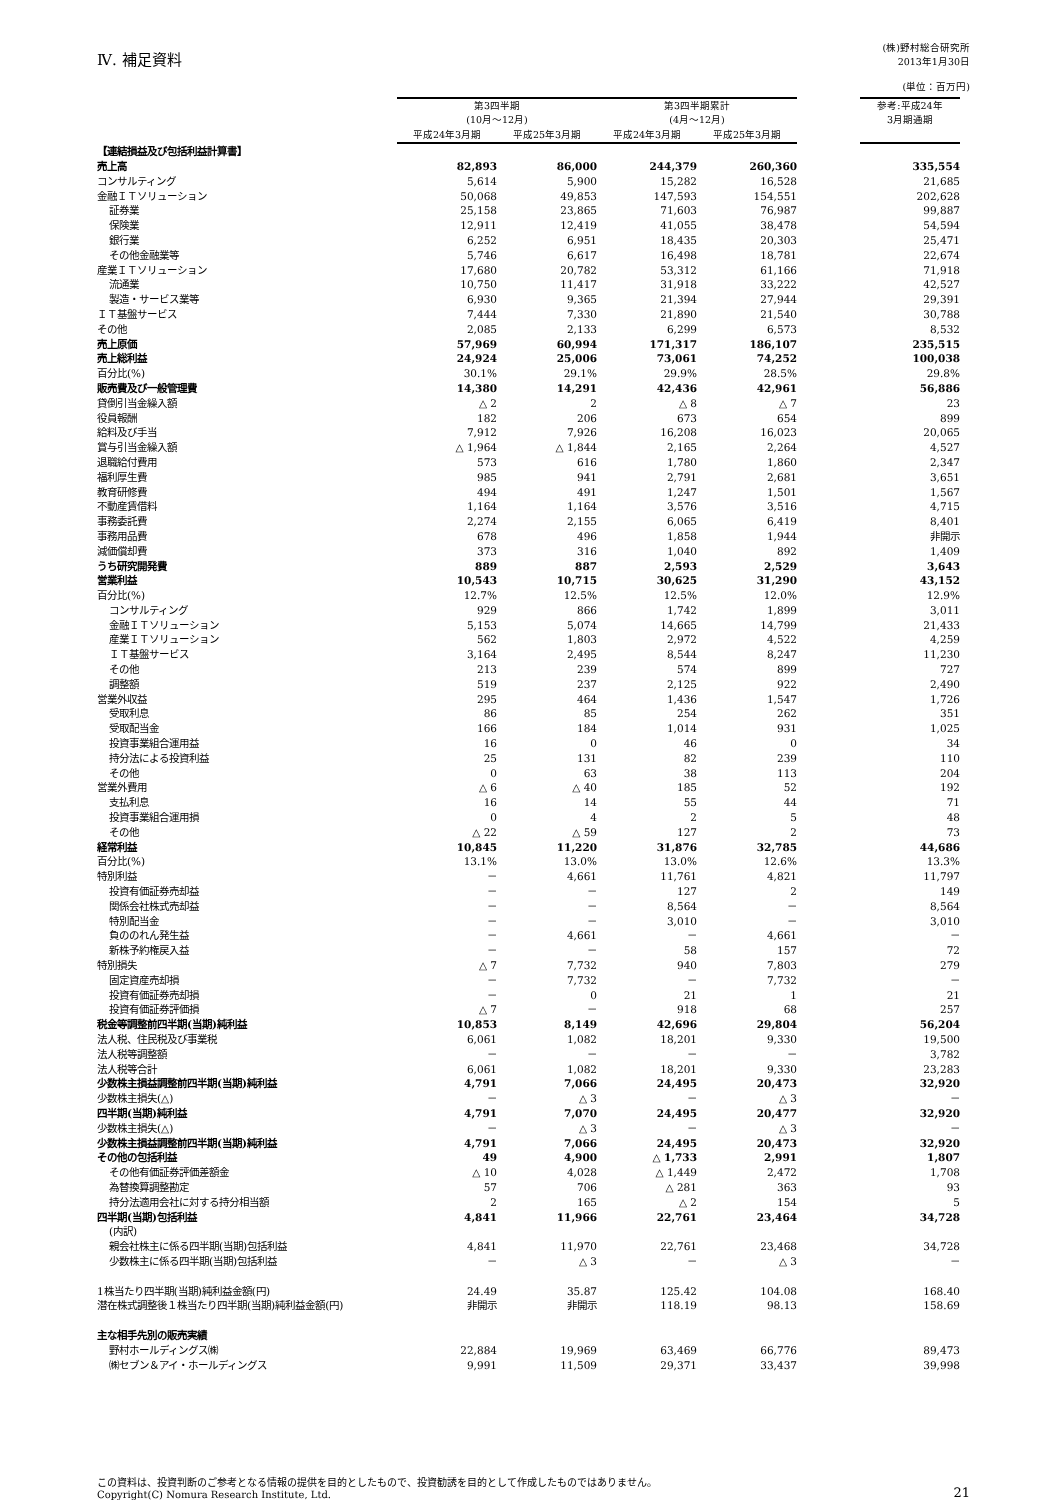Ⅳ. 補足資料
(株)野村総合研究所
2013年1月30日
(単位：百万円)
| | 第3四半期 (10月～12月) | | 第3四半期累計 (4月～12月) | | | 参考:平成24年 3月期通期 |
| --- | --- | --- | --- | --- | --- | --- |
| | 平成24年3月期 | 平成25年3月期 | 平成24年3月期 | 平成25年3月期 | | |
| 【連結損益及び包括利益計算書】 | | | | | | |
| 売上高 | 82,893 | 86,000 | 244,379 | 260,360 | | 335,554 |
| コンサルティング | 5,614 | 5,900 | 15,282 | 16,528 | | 21,685 |
| 金融ＩＴソリューション | 50,068 | 49,853 | 147,593 | 154,551 | | 202,628 |
| 証券業 | 25,158 | 23,865 | 71,603 | 76,987 | | 99,887 |
| 保険業 | 12,911 | 12,419 | 41,055 | 38,478 | | 54,594 |
| 銀行業 | 6,252 | 6,951 | 18,435 | 20,303 | | 25,471 |
| その他金融業等 | 5,746 | 6,617 | 16,498 | 18,781 | | 22,674 |
| 産業ＩＴソリューション | 17,680 | 20,782 | 53,312 | 61,166 | | 71,918 |
| 流通業 | 10,750 | 11,417 | 31,918 | 33,222 | | 42,527 |
| 製造・サービス業等 | 6,930 | 9,365 | 21,394 | 27,944 | | 29,391 |
| ＩＴ基盤サービス | 7,444 | 7,330 | 21,890 | 21,540 | | 30,788 |
| その他 | 2,085 | 2,133 | 6,299 | 6,573 | | 8,532 |
| 売上原価 | 57,969 | 60,994 | 171,317 | 186,107 | | 235,515 |
| 売上総利益 | 24,924 | 25,006 | 73,061 | 74,252 | | 100,038 |
| 百分比(%) | 30.1% | 29.1% | 29.9% | 28.5% | | 29.8% |
| 販売費及び一般管理費 | 14,380 | 14,291 | 42,436 | 42,961 | | 56,886 |
| 貸倒引当金繰入額 | △ 2 | 2 | △ 8 | △ 7 | | 23 |
| 役員報酬 | 182 | 206 | 673 | 654 | | 899 |
| 給料及び手当 | 7,912 | 7,926 | 16,208 | 16,023 | | 20,065 |
| 賞与引当金繰入額 | △ 1,964 | △ 1,844 | 2,165 | 2,264 | | 4,527 |
| 退職給付費用 | 573 | 616 | 1,780 | 1,860 | | 2,347 |
| 福利厚生費 | 985 | 941 | 2,791 | 2,681 | | 3,651 |
| 教育研修費 | 494 | 491 | 1,247 | 1,501 | | 1,567 |
| 不動産賃借料 | 1,164 | 1,164 | 3,576 | 3,516 | | 4,715 |
| 事務委託費 | 2,274 | 2,155 | 6,065 | 6,419 | | 8,401 |
| 事務用品費 | 678 | 496 | 1,858 | 1,944 | | 非開示 |
| 減価償却費 | 373 | 316 | 1,040 | 892 | | 1,409 |
| うち研究開発費 | 889 | 887 | 2,593 | 2,529 | | 3,643 |
| 営業利益 | 10,543 | 10,715 | 30,625 | 31,290 | | 43,152 |
| 百分比(%) | 12.7% | 12.5% | 12.5% | 12.0% | | 12.9% |
| コンサルティング | 929 | 866 | 1,742 | 1,899 | | 3,011 |
| 金融ＩＴソリューション | 5,153 | 5,074 | 14,665 | 14,799 | | 21,433 |
| 産業ＩＴソリューション | 562 | 1,803 | 2,972 | 4,522 | | 4,259 |
| ＩＴ基盤サービス | 3,164 | 2,495 | 8,544 | 8,247 | | 11,230 |
| その他 | 213 | 239 | 574 | 899 | | 727 |
| 調整額 | 519 | 237 | 2,125 | 922 | | 2,490 |
| 営業外収益 | 295 | 464 | 1,436 | 1,547 | | 1,726 |
| 受取利息 | 86 | 85 | 254 | 262 | | 351 |
| 受取配当金 | 166 | 184 | 1,014 | 931 | | 1,025 |
| 投資事業組合運用益 | 16 | 0 | 46 | 0 | | 34 |
| 持分法による投資利益 | 25 | 131 | 82 | 239 | | 110 |
| その他 | 0 | 63 | 38 | 113 | | 204 |
| 営業外費用 | △ 6 | △ 40 | 185 | 52 | | 192 |
| 支払利息 | 16 | 14 | 55 | 44 | | 71 |
| 投資事業組合運用損 | 0 | 4 | 2 | 5 | | 48 |
| その他 | △ 22 | △ 59 | 127 | 2 | | 73 |
| 経常利益 | 10,845 | 11,220 | 31,876 | 32,785 | | 44,686 |
| 百分比(%) | 13.1% | 13.0% | 13.0% | 12.6% | | 13.3% |
| 特別利益 | － | 4,661 | 11,761 | 4,821 | | 11,797 |
| 投資有価証券売却益 | － | － | 127 | 2 | | 149 |
| 関係会社株式売却益 | － | － | 8,564 | － | | 8,564 |
| 特別配当金 | － | － | 3,010 | － | | 3,010 |
| 負ののれん発生益 | － | 4,661 | － | 4,661 | | － |
| 新株予約権戻入益 | － | － | 58 | 157 | | 72 |
| 特別損失 | △ 7 | 7,732 | 940 | 7,803 | | 279 |
| 固定資産売却損 | － | 7,732 | － | 7,732 | | － |
| 投資有価証券売却損 | － | 0 | 21 | 1 | | 21 |
| 投資有価証券評価損 | △ 7 | － | 918 | 68 | | 257 |
| 税金等調整前四半期(当期)純利益 | 10,853 | 8,149 | 42,696 | 29,804 | | 56,204 |
| 法人税、住民税及び事業税 | 6,061 | 1,082 | 18,201 | 9,330 | | 19,500 |
| 法人税等調整額 | － | － | － | － | | 3,782 |
| 法人税等合計 | 6,061 | 1,082 | 18,201 | 9,330 | | 23,283 |
| 少数株主損益調整前四半期(当期)純利益 | 4,791 | 7,066 | 24,495 | 20,473 | | 32,920 |
| 少数株主損失(△) | － | △ 3 | － | △ 3 | | － |
| 四半期(当期)純利益 | 4,791 | 7,070 | 24,495 | 20,477 | | 32,920 |
| 少数株主損失(△) | － | △ 3 | － | △ 3 | | － |
| 少数株主損益調整前四半期(当期)純利益 | 4,791 | 7,066 | 24,495 | 20,473 | | 32,920 |
| その他の包括利益 | 49 | 4,900 | △ 1,733 | 2,991 | | 1,807 |
| その他有価証券評価差額金 | △ 10 | 4,028 | △ 1,449 | 2,472 | | 1,708 |
| 為替換算調整勘定 | 57 | 706 | △ 281 | 363 | | 93 |
| 持分法適用会社に対する持分相当額 | 2 | 165 | △ 2 | 154 | | 5 |
| 四半期(当期)包括利益 | 4,841 | 11,966 | 22,761 | 23,464 | | 34,728 |
| (内訳) | | | | | | |
| 親会社株主に係る四半期(当期)包括利益 | 4,841 | 11,970 | 22,761 | 23,468 | | 34,728 |
| 少数株主に係る四半期(当期)包括利益 | － | △ 3 | － | △ 3 | | － |
| 1株当たり四半期(当期)純利益金額(円) | 24.49 | 35.87 | 125.42 | 104.08 | | 168.40 |
| 潜在株式調整後１株当たり四半期(当期)純利益金額(円) | 非開示 | 非開示 | 118.19 | 98.13 | | 158.69 |
| 主な相手先別の販売実績 | | | | | | |
| 野村ホールディングス㈱ | 22,884 | 19,969 | 63,469 | 66,776 | | 89,473 |
| ㈱セブン＆アイ・ホールディングス | 9,991 | 11,509 | 29,371 | 33,437 | | 39,998 |
この資料は、投資判断のご参考となる情報の提供を目的としたもので、投資勧誘を目的として作成したものではありません。
Copyright(C) Nomura Research Institute, Ltd.
21